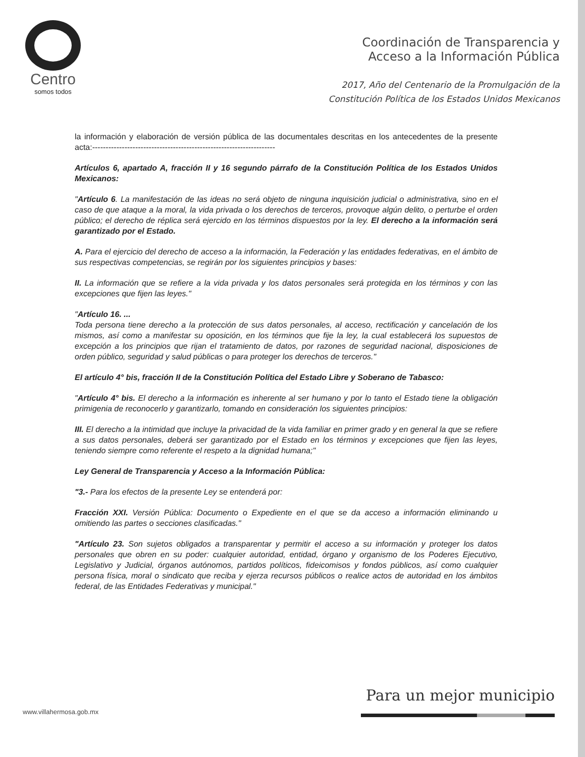Centro
somos todos
Coordinación de Transparencia y
Acceso a la Información Pública
2017, Año del Centenario de la Promulgación de la
Constitución Política de los Estados Unidos Mexicanos
la información y elaboración de versión pública de las documentales descritas en los antecedentes de la presente acta:--------------------------------------------------------------------
Artículos 6, apartado A, fracción II y 16 segundo párrafo de la Constitución Política de los Estados Unidos Mexicanos:
"Artículo 6. La manifestación de las ideas no será objeto de ninguna inquisición judicial o administrativa, sino en el caso de que ataque a la moral, la vida privada o los derechos de terceros, provoque algún delito, o perturbe el orden público; el derecho de réplica será ejercido en los términos dispuestos por la ley. El derecho a la información será garantizado por el Estado.
A. Para el ejercicio del derecho de acceso a la información, la Federación y las entidades federativas, en el ámbito de sus respectivas competencias, se regirán por los siguientes principios y bases:
II. La información que se refiere a la vida privada y los datos personales será protegida en los términos y con las excepciones que fijen las leyes."
"Artículo 16. ...
Toda persona tiene derecho a la protección de sus datos personales, al acceso, rectificación y cancelación de los mismos, así como a manifestar su oposición, en los términos que fije la ley, la cual establecerá los supuestos de excepción a los principios que rijan el tratamiento de datos, por razones de seguridad nacional, disposiciones de orden público, seguridad y salud públicas o para proteger los derechos de terceros."
El artículo 4° bis, fracción II de la Constitución Política del Estado Libre y Soberano de Tabasco:
"Artículo 4° bis. El derecho a la información es inherente al ser humano y por lo tanto el Estado tiene la obligación primigenia de reconocerlo y garantizarlo, tomando en consideración los siguientes principios:
III. El derecho a la intimidad que incluye la privacidad de la vida familiar en primer grado y en general la que se refiere a sus datos personales, deberá ser garantizado por el Estado en los términos y excepciones que fijen las leyes, teniendo siempre como referente el respeto a la dignidad humana;"
Ley General de Transparencia y Acceso a la Información Pública:
"3.- Para los efectos de la presente Ley se entenderá por:
Fracción XXI. Versión Pública: Documento o Expediente en el que se da acceso a información eliminando u omitiendo las partes o secciones clasificadas."
"Artículo 23. Son sujetos obligados a transparentar y permitir el acceso a su información y proteger los datos personales que obren en su poder: cualquier autoridad, entidad, órgano y organismo de los Poderes Ejecutivo, Legislativo y Judicial, órganos autónomos, partidos políticos, fideicomisos y fondos públicos, así como cualquier persona física, moral o sindicato que reciba y ejerza recursos públicos o realice actos de autoridad en los ámbitos federal, de las Entidades Federativas y municipal."
Para un mejor municipio
www.villahermosa.gob.mx